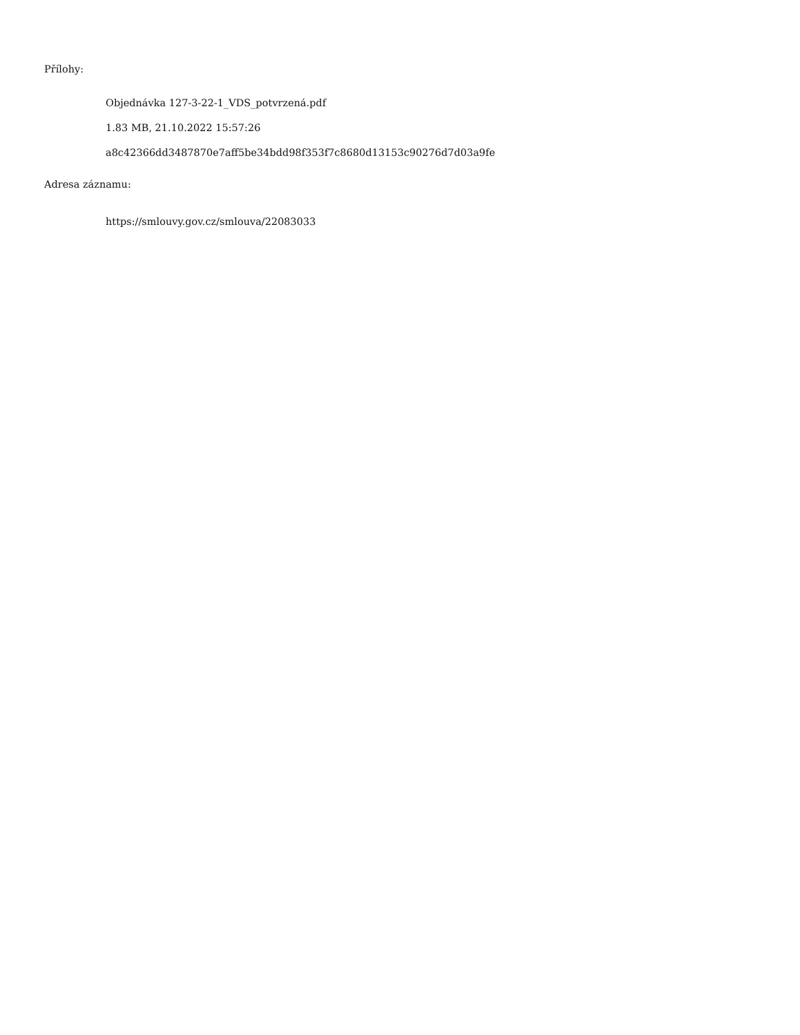Přílohy:
Objednávka 127-3-22-1_VDS_potvrzená.pdf
1.83 MB, 21.10.2022 15:57:26
a8c42366dd3487870e7aff5be34bdd98f353f7c8680d13153c90276d7d03a9fe
Adresa záznamu:
https://smlouvy.gov.cz/smlouva/22083033